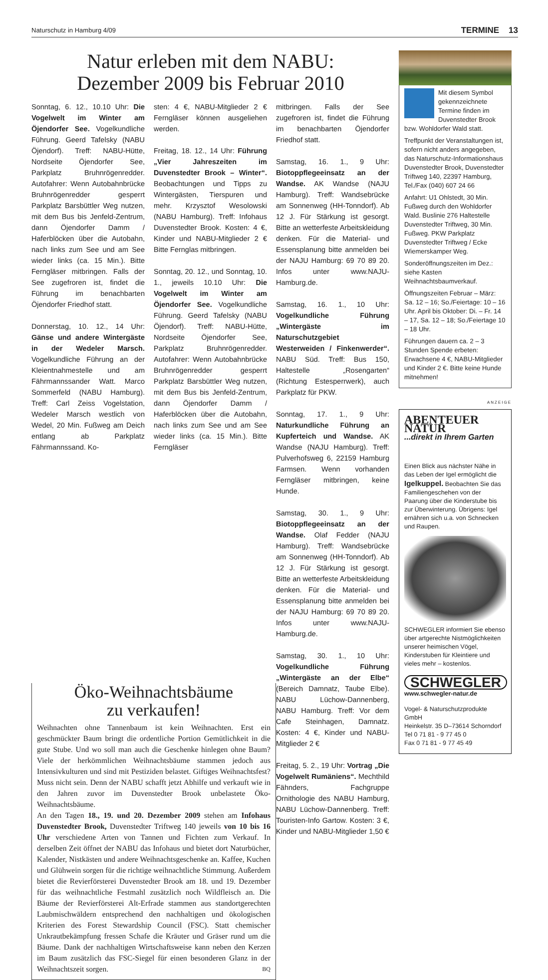Naturschutz in Hamburg 4/09 TERMINE 13
Natur erleben mit dem NABU:
Dezember 2009 bis Februar 2010
Sonntag, 6. 12., 10.10 Uhr: Die Vogelwelt im Winter am Öjendorfer See. Vogelkundliche Führung. Geerd Tafelsky (NABU Öjendorf). Treff: NABU-Hütte, Nordseite Öjendorfer See, Parkplatz Bruhnrögenredder. Autofahrer: Wenn Autobahnbrücke Bruhnrögenredder gesperrt Parkplatz Barsbüttler Weg nutzen, mit dem Bus bis Jenfeld-Zentrum, dann Öjendorfer Damm / Haferblöcken über die Autobahn, nach links zum See und am See wieder links (ca. 15 Min.). Bitte Ferngläser mitbringen. Falls der See zugefroren ist, findet die Führung im benachbarten Öjendorfer Friedhof statt.
Donnerstag, 10. 12., 14 Uhr: Gänse und andere Wintergäste in der Wedeler Marsch. Vogelkundliche Führung an der Kleientnahmestelle und am Fährmannssander Watt. Marco Sommerfeld (NABU Hamburg). Treff: Carl Zeiss Vogelstation, Wedeler Marsch westlich von Wedel, 20 Min. Fußweg am Deich entlang ab Parkplatz Fährmannssand. Ko-
sten: 4 €, NABU-Mitglieder 2 € Ferngläser können ausgeliehen werden.
Freitag, 18. 12., 14 Uhr: Führung „Vier Jahreszeiten im Duvenstedter Brook – Winter“. Beobachtungen und Tipps zu Wintergästen, Tierspuren und mehr. Krzysztof Wesolowski (NABU Hamburg). Treff: Infohaus Duvenstedter Brook. Kosten: 4 €, Kinder und NABU-Mitglieder 2 € Bitte Fernglas mitbringen.
Sonntag, 20. 12., und Sonntag, 10. 1., jeweils 10.10 Uhr: Die Vogelwelt im Winter am Öjendorfer See. Vogelkundliche Führung. Geerd Tafelsky (NABU Öjendorf). Treff: NABU-Hütte, Nordseite Öjendorfer See, Parkplatz Bruhnrögenredder. Autofahrer: Wenn Autobahnbrücke Bruhnrögenredder gesperrt Parkplatz Barsbüttler Weg nutzen, mit dem Bus bis Jenfeld-Zentrum, dann Öjendorfer Damm / Haferblöcken über die Autobahn, nach links zum See und am See wieder links (ca. 15 Min.). Bitte Ferngläser
mitbringen. Falls der See zugefroren ist, findet die Führung im benachbarten Öjendorfer Friedhof statt.
Samstag, 16. 1., 9 Uhr: Biotoppflegeeinsatz an der Wandse. AK Wandse (NAJU Hamburg). Treff: Wandsebrücke am Sonnenweg (HH-Tonndorf). Ab 12 J. Für Stärkung ist gesorgt. Bitte an wetterfeste Arbeitskleidung denken. Für die Material- und Essensplanung bitte anmelden bei der NAJU Hamburg: 69 70 89 20. Infos unter www.NAJU-Hamburg.de.
Samstag, 16. 1., 10 Uhr: Vogelkundliche Führung „Wintergäste im Naturschutzgebiet Westerweiden / Finkenwerder“. NABU Süd. Treff: Bus 150, Haltestelle „Rosengarten“ (Richtung Estesperrwerk), auch Parkplatz für PKW.
Sonntag, 17. 1., 9 Uhr: Naturkundliche Führung an Kupferteich und Wandse. AK Wandse (NAJU Hamburg). Treff: Pulverhofsweg 6, 22159 Hamburg Farmsen. Wenn vorhanden Ferngläser mitbringen, keine Hunde.
Samstag, 30. 1., 9 Uhr: Biotoppflegeeinsatz an der Wandse. Olaf Fedder (NAJU Hamburg). Treff: Wandsebrücke am Sonnenweg (HH-Tonndorf). Ab 12 J. Für Stärkung ist gesorgt. Bitte an wetterfeste Arbeitskleidung denken. Für die Material- und Essensplanung bitte anmelden bei der NAJU Hamburg: 69 70 89 20. Infos unter www.NAJU-Hamburg.de.
Samstag, 30. 1., 10 Uhr: Vogelkundliche Führung „Wintergäste an der Elbe“ (Bereich Damnatz, Taube Elbe). NABU Lüchow-Dannenberg, NABU Hamburg. Treff: Vor dem Cafe Steinhagen, Damnatz. Kosten: 4 €, Kinder und NABU-Mitglieder 2 €
Freitag, 5. 2., 19 Uhr: Vortrag „Die Vogelwelt Rumäniens“. Mechthild Fähnders, Fachgruppe Ornithologie des NABU Hamburg, NABU Lüchow-Dannenberg. Treff: Touristen-Info Gartow. Kosten: 3 €, Kinder und NABU-Mitglieder 1,50 €
Öko-Weihnachtsbäume
zu verkaufen!
Weihnachten ohne Tannenbaum ist kein Weihnachten. Erst ein geschmückter Baum bringt die ordentliche Portion Gemütlichkeit in die gute Stube. Und wo soll man auch die Geschenke hinlegen ohne Baum? Viele der herkömmlichen Weihnachtsbäume stammen jedoch aus Intensivkulturen und sind mit Pestiziden belastet. Giftiges Weihnachtsfest? Muss nicht sein. Denn der NABU schafft jetzt Abhilfe und verkauft wie in den Jahren zuvor im Duvenstedter Brook unbelastete Öko-Weihnachtsbäume.
An den Tagen 18., 19. und 20. Dezember 2009 stehen am Infohaus Duvenstedter Brook, Duvenstedter Triftweg 140 jeweils von 10 bis 16 Uhr verschiedene Arten von Tannen und Fichten zum Verkauf. In derselben Zeit öffnet der NABU das Infohaus und bietet dort Naturbücher, Kalender, Nistkästen und andere Weihnachtsgeschenke an. Kaffee, Kuchen und Glühwein sorgen für die richtige weihnachtliche Stimmung. Außerdem bietet die Revierförsterei Duvenstedter Brook am 18. und 19. Dezember für das weihnachtliche Festmahl zusätzlich noch Wildfleisch an. Die Bäume der Revierförsterei Alt-Erfrade stammen aus standortgerechten Laubmischwäldern entsprechend den nachhaltigen und ökologischen Kriterien des Forest Stewardship Council (FSC). Statt chemischer Unkrautbekämpfung fressen Schafe die Kräuter und Gräser rund um die Bäume. Dank der nachhaltigen Wirtschaftsweise kann neben den Kerzen im Baum zusätzlich das FSC-Siegel für einen besonderen Glanz in der Weihnachtszeit sorgen. BQ
Mit diesem Symbol gekennzeichnete Termine finden im Duvenstedter Brook bzw. Wohldorfer Wald statt.
Treffpunkt der Veranstaltungen ist, sofern nicht anders angegeben, das Naturschutz-Informationshaus Duvenstedter Brook, Duvenstedter Triftweg 140, 22397 Hamburg, Tel./Fax (040) 607 24 66
Anfahrt: U1 Ohlstedt, 30 Min. Fußweg durch den Wohldorfer Wald. Buslinie 276 Haltestelle Duvenstedter Triftweg, 30 Min. Fußweg. PKW Parkplatz Duvenstedter Triftweg / Ecke Wiemerskamper Weg.
Sonderöffnungszeiten im Dez.: siehe Kasten Weihnachtsbaumverkauf.
Öffnungszeiten Februar – März: Sa. 12 – 16; So./Feiertage: 10 – 16 Uhr. April bis Oktober: Di. – Fr. 14 – 17, Sa. 12 – 18; So./Feiertage 10 – 18 Uhr.
Führungen dauern ca. 2 – 3 Stunden Spende erbeten: Erwachsene 4 €, NABU-Mitglieder und Kinder 2 €. Bitte keine Hunde mitnehmen!
ANZEIGE
ABENTEUER NATUR
...direkt in Ihrem Garten
Einen Blick aus nächster Nähe in das Leben der Igel ermöglicht die Igelkuppel. Beobachten Sie das Familiengeschehen von der Paarung über die Kinderstube bis zur Überwinterung. Übrigens: Igel ernähren sich u.a. von Schnecken und Raupen.
SCHWEGLER informiert Sie ebenso über artgerechte Nistmöglichkeiten unserer heimischen Vögel, Kinderstuben für Kleintiere und vieles mehr – kostenlos.
SCHWEGLER
www.schwegler-natur.de
Vogel- & Naturschutzprodukte GmbH
Heinkelstr. 35 D–73614 Schorndorf
Tel 0 71 81 - 9 77 45 0
Fax 0 71 81 - 9 77 45 49